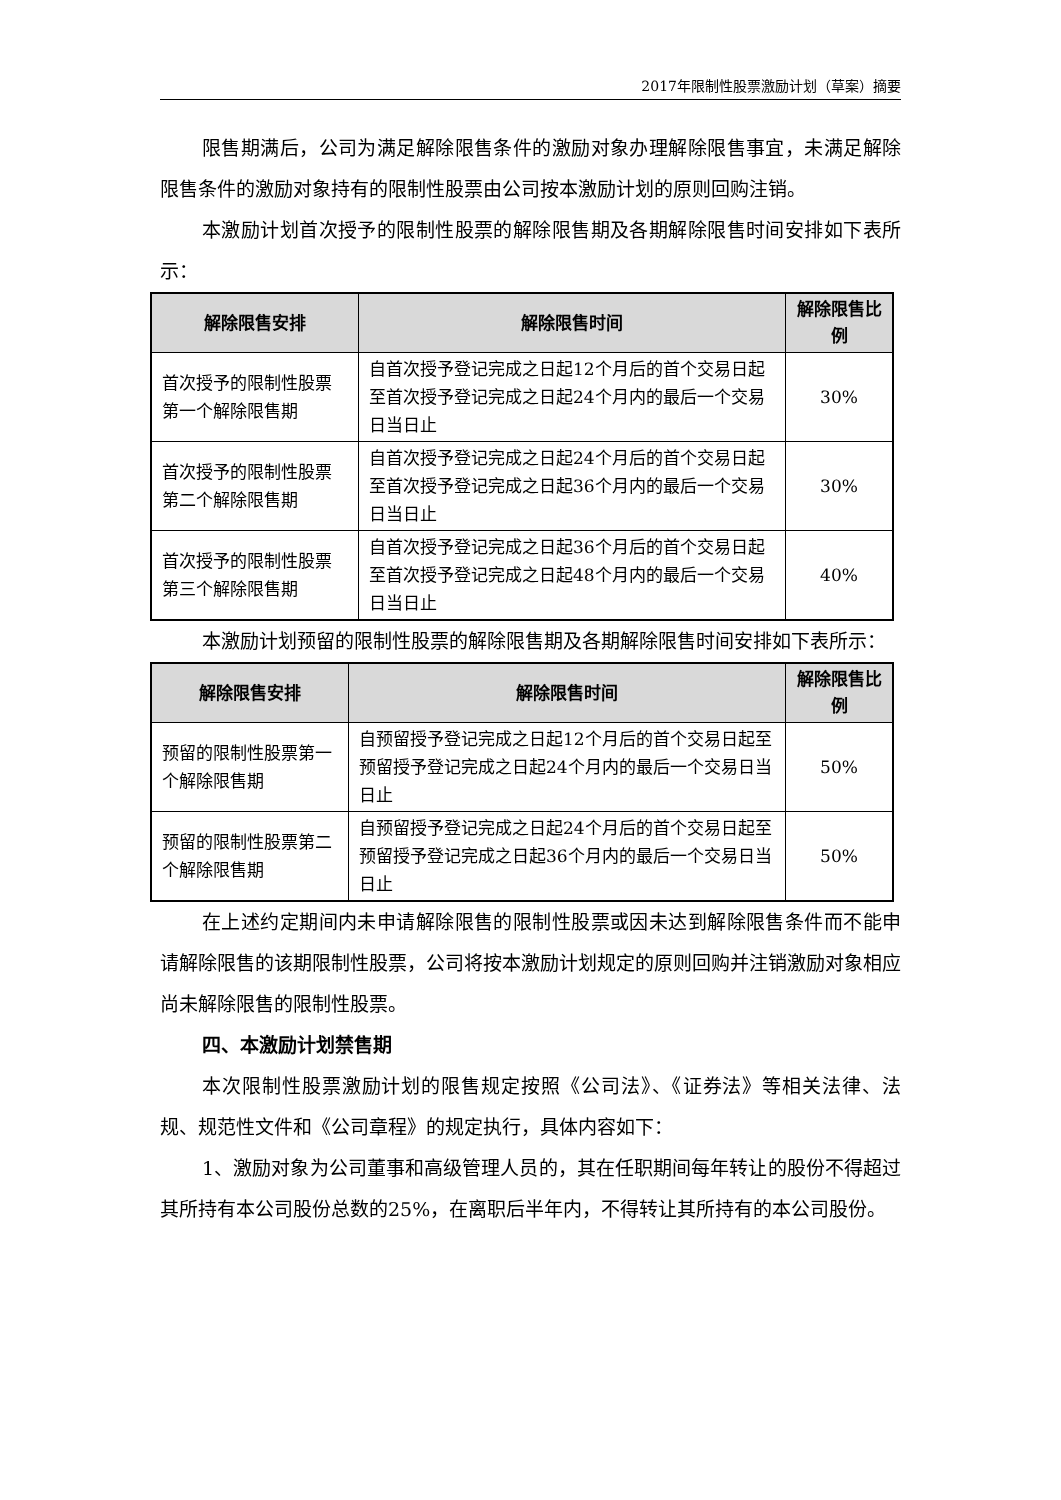2017年限制性股票激励计划（草案）摘要
限售期满后，公司为满足解除限售条件的激励对象办理解除限售事宜，未满足解除限售条件的激励对象持有的限制性股票由公司按本激励计划的原则回购注销。
本激励计划首次授予的限制性股票的解除限售期及各期解除限售时间安排如下表所示：
| 解除限售安排 | 解除限售时间 | 解除限售比例 |
| --- | --- | --- |
| 首次授予的限制性股票第一个解除限售期 | 自首次授予登记完成之日起12个月后的首个交易日起至首次授予登记完成之日起24个月内的最后一个交易日当日止 | 30% |
| 首次授予的限制性股票第二个解除限售期 | 自首次授予登记完成之日起24个月后的首个交易日起至首次授予登记完成之日起36个月内的最后一个交易日当日止 | 30% |
| 首次授予的限制性股票第三个解除限售期 | 自首次授予登记完成之日起36个月后的首个交易日起至首次授予登记完成之日起48个月内的最后一个交易日当日止 | 40% |
本激励计划预留的限制性股票的解除限售期及各期解除限售时间安排如下表所示：
| 解除限售安排 | 解除限售时间 | 解除限售比例 |
| --- | --- | --- |
| 预留的限制性股票第一个解除限售期 | 自预留授予登记完成之日起12个月后的首个交易日起至预留授予登记完成之日起24个月内的最后一个交易日当日止 | 50% |
| 预留的限制性股票第二个解除限售期 | 自预留授予登记完成之日起24个月后的首个交易日起至预留授予登记完成之日起36个月内的最后一个交易日当日止 | 50% |
在上述约定期间内未申请解除限售的限制性股票或因未达到解除限售条件而不能申请解除限售的该期限制性股票，公司将按本激励计划规定的原则回购并注销激励对象相应尚未解除限售的限制性股票。
四、本激励计划禁售期
本次限制性股票激励计划的限售规定按照《公司法》、《证券法》等相关法律、法规、规范性文件和《公司章程》的规定执行，具体内容如下：
1、激励对象为公司董事和高级管理人员的，其在任职期间每年转让的股份不得超过其所持有本公司股份总数的25%，在离职后半年内，不得转让其所持有的本公司股份。